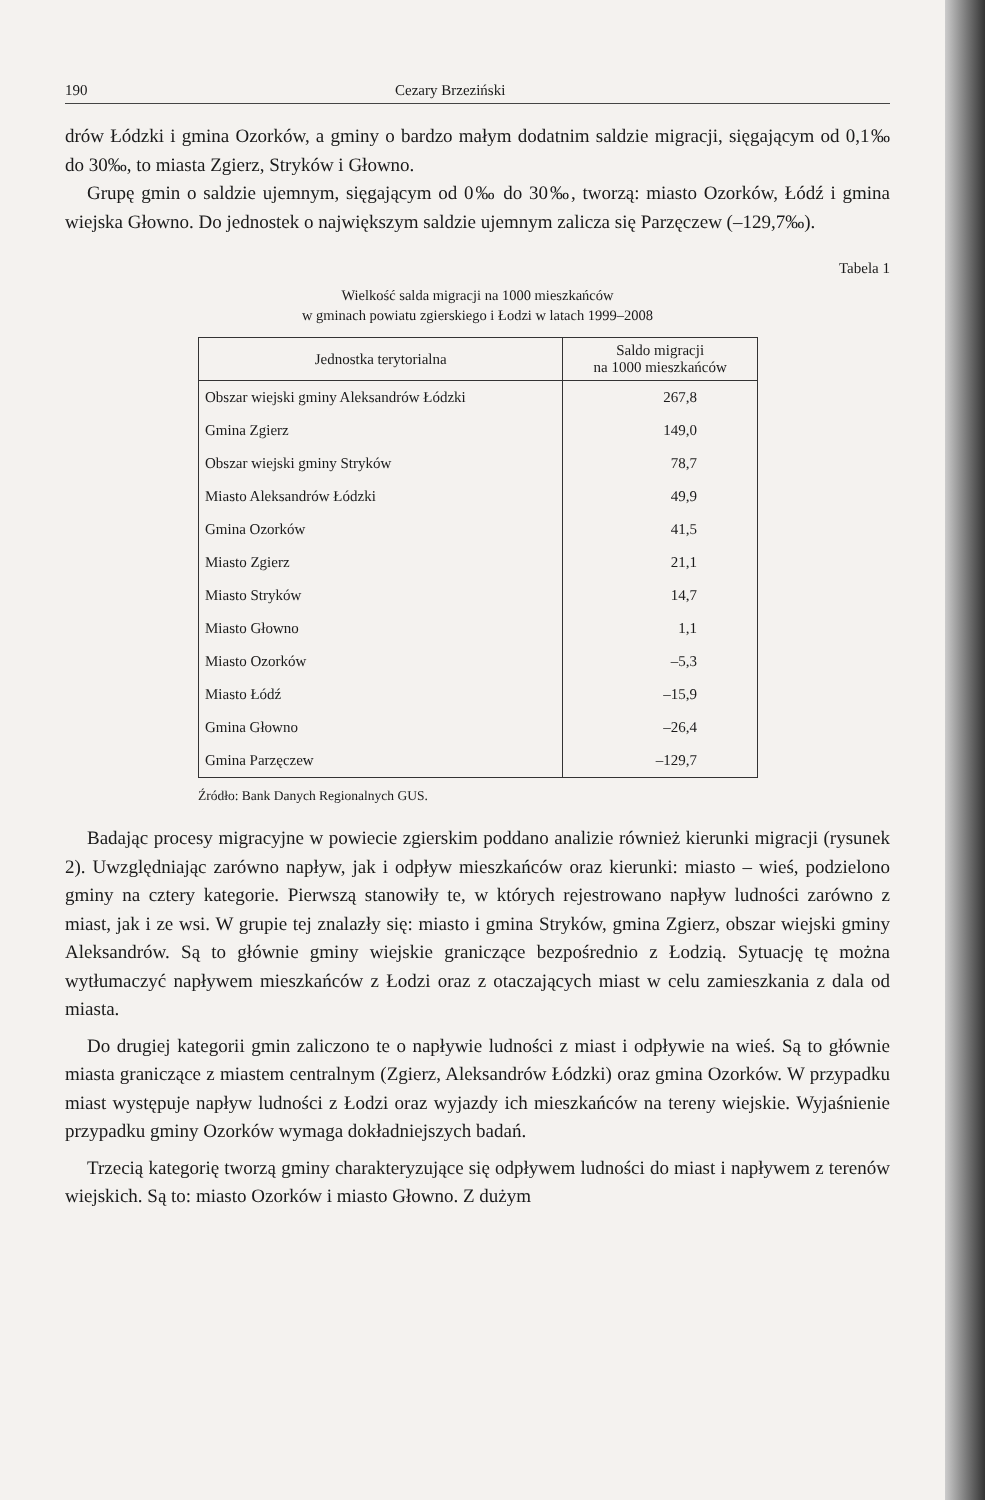190 Cezary Brzeziński
drów Łódzki i gmina Ozorków, a gminy o bardzo małym dodatnim saldzie migracji, sięgającym od 0,1‰ do 30‰, to miasta Zgierz, Stryków i Głowno.
Grupę gmin o saldzie ujemnym, sięgającym od 0‰ do 30‰, tworzą: miasto Ozorków, Łódź i gmina wiejska Głowno. Do jednostek o największym saldzie ujemnym zalicza się Parzęczew (–129,7‰).
Tabela 1
Wielkość salda migracji na 1000 mieszkańców
w gminach powiatu zgierskiego i Łodzi w latach 1999–2008
| Jednostka terytorialna | Saldo migracji na 1000 mieszkańców |
| --- | --- |
| Obszar wiejski gminy Aleksandrów Łódzki | 267,8 |
| Gmina Zgierz | 149,0 |
| Obszar wiejski gminy Stryków | 78,7 |
| Miasto Aleksandrów Łódzki | 49,9 |
| Gmina Ozorków | 41,5 |
| Miasto Zgierz | 21,1 |
| Miasto Stryków | 14,7 |
| Miasto Głowno | 1,1 |
| Miasto Ozorków | –5,3 |
| Miasto Łódź | –15,9 |
| Gmina Głowno | –26,4 |
| Gmina Parzęczew | –129,7 |
Źródło: Bank Danych Regionalnych GUS.
Badając procesy migracyjne w powiecie zgierskim poddano analizie również kierunki migracji (rysunek 2). Uwzględniając zarówno napływ, jak i odpływ mieszkańców oraz kierunki: miasto – wieś, podzielono gminy na cztery kategorie. Pierwszą stanowiły te, w których rejestrowano napływ ludności zarówno z miast, jak i ze wsi. W grupie tej znalazły się: miasto i gmina Stryków, gmina Zgierz, obszar wiejski gminy Aleksandrów. Są to głównie gminy wiejskie graniczące bezpośrednio z Łodzią. Sytuację tę można wytłumaczyć napływem mieszkańców z Łodzi oraz z otaczających miast w celu zamieszkania z dala od miasta.
Do drugiej kategorii gmin zaliczono te o napływie ludności z miast i odpływie na wieś. Są to głównie miasta graniczące z miastem centralnym (Zgierz, Aleksandrów Łódzki) oraz gmina Ozorków. W przypadku miast występuje napływ ludności z Łodzi oraz wyjazdy ich mieszkańców na tereny wiejskie. Wyjaśnienie przypadku gminy Ozorków wymaga dokładniejszych badań.
Trzecią kategorię tworzą gminy charakteryzujące się odpływem ludności do miast i napływem z terenów wiejskich. Są to: miasto Ozorków i miasto Głowno. Z dużym